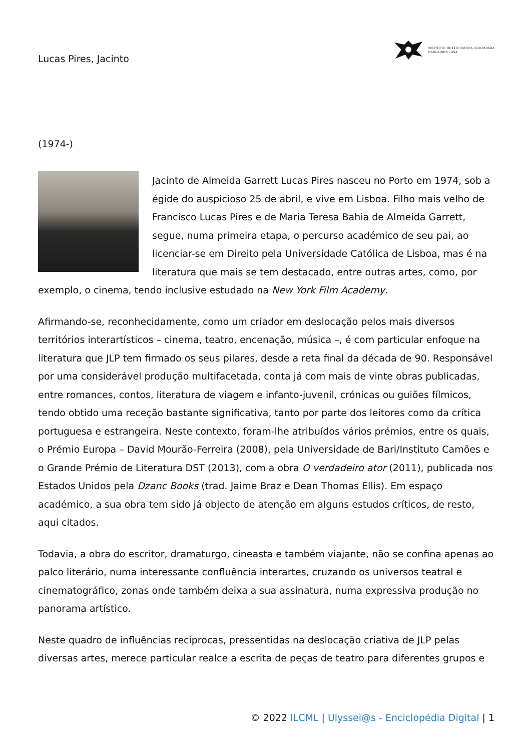Lucas Pires, Jacinto
INSTITUTO DE LITERATURA COMPARADA
MARGARIDA LOSA
(1974-)
Jacinto de Almeida Garrett Lucas Pires nasceu no Porto em 1974, sob a égide do auspicioso 25 de abril, e vive em Lisboa. Filho mais velho de Francisco Lucas Pires e de Maria Teresa Bahia de Almeida Garrett, segue, numa primeira etapa, o percurso académico de seu pai, ao licenciar-se em Direito pela Universidade Católica de Lisboa, mas é na literatura que mais se tem destacado, entre outras artes, como, por exemplo, o cinema, tendo inclusive estudado na New York Film Academy.
Afirmando-se, reconhecidamente, como um criador em deslocação pelos mais diversos territórios interartísticos – cinema, teatro, encenação, música –, é com particular enfoque na literatura que JLP tem firmado os seus pilares, desde a reta final da década de 90. Responsável por uma considerável produção multifacetada, conta já com mais de vinte obras publicadas, entre romances, contos, literatura de viagem e infanto-juvenil, crónicas ou guiões fílmicos, tendo obtido uma receção bastante significativa, tanto por parte dos leitores como da crítica portuguesa e estrangeira. Neste contexto, foram-lhe atribuídos vários prémios, entre os quais, o Prémio Europa – David Mourão-Ferreira (2008), pela Universidade de Bari/Instituto Camões e o Grande Prémio de Literatura DST (2013), com a obra O verdadeiro ator (2011), publicada nos Estados Unidos pela Dzanc Books (trad. Jaime Braz e Dean Thomas Ellis). Em espaço académico, a sua obra tem sido já objecto de atenção em alguns estudos críticos, de resto, aqui citados.
Todavia, a obra do escritor, dramaturgo, cineasta e também viajante, não se confina apenas ao palco literário, numa interessante confluência interartes, cruzando os universos teatral e cinematográfico, zonas onde também deixa a sua assinatura, numa expressiva produção no panorama artístico.
Neste quadro de influências recíprocas, pressentidas na deslocação criativa de JLP pelas diversas artes, merece particular realce a escrita de peças de teatro para diferentes grupos e
© 2022 ILCML | Ulyssei@s - Enciclopédia Digital | 1